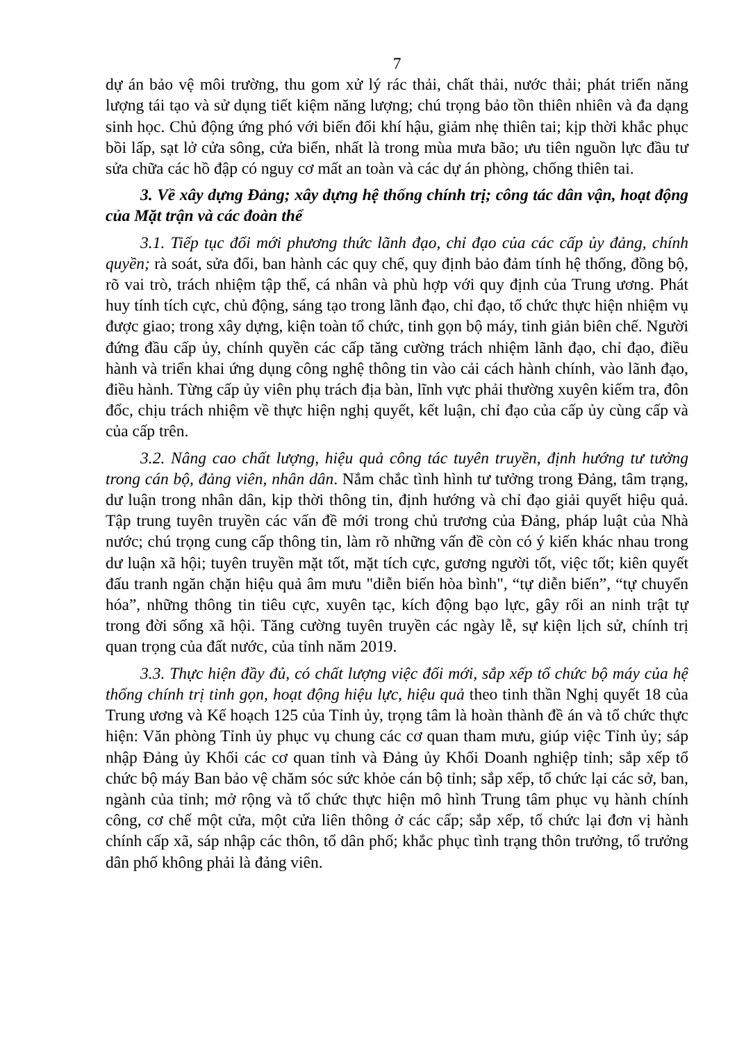7
dự án bảo vệ môi trường, thu gom xử lý rác thải, chất thải, nước thải; phát triển năng lượng tái tạo và sử dụng tiết kiệm năng lượng; chú trọng bảo tồn thiên nhiên và đa dạng sinh học. Chủ động ứng phó với biến đổi khí hậu, giảm nhẹ thiên tai; kịp thời khắc phục bồi lấp, sạt lở cửa sông, cửa biển, nhất là trong mùa mưa bão; ưu tiên nguồn lực đầu tư sửa chữa các hồ đập có nguy cơ mất an toàn và các dự án phòng, chống thiên tai.
3. Về xây dựng Đảng; xây dựng hệ thống chính trị; công tác dân vận, hoạt động của Mặt trận và các đoàn thể
3.1. Tiếp tục đổi mới phương thức lãnh đạo, chỉ đạo của các cấp ủy đảng, chính quyền; rà soát, sửa đổi, ban hành các quy chế, quy định bảo đảm tính hệ thống, đồng bộ, rõ vai trò, trách nhiệm tập thể, cá nhân và phù hợp với quy định của Trung ương. Phát huy tính tích cực, chủ động, sáng tạo trong lãnh đạo, chỉ đạo, tổ chức thực hiện nhiệm vụ được giao; trong xây dựng, kiện toàn tổ chức, tinh gọn bộ máy, tinh giản biên chế. Người đứng đầu cấp ủy, chính quyền các cấp tăng cường trách nhiệm lãnh đạo, chỉ đạo, điều hành và triển khai ứng dụng công nghệ thông tin vào cải cách hành chính, vào lãnh đạo, điều hành. Từng cấp ủy viên phụ trách địa bàn, lĩnh vực phải thường xuyên kiểm tra, đôn đốc, chịu trách nhiệm về thực hiện nghị quyết, kết luận, chỉ đạo của cấp ủy cùng cấp và của cấp trên.
3.2. Nâng cao chất lượng, hiệu quả công tác tuyên truyền, định hướng tư tưởng trong cán bộ, đảng viên, nhân dân. Nắm chắc tình hình tư tưởng trong Đảng, tâm trạng, dư luận trong nhân dân, kịp thời thông tin, định hướng và chỉ đạo giải quyết hiệu quả. Tập trung tuyên truyền các vấn đề mới trong chủ trương của Đảng, pháp luật của Nhà nước; chú trọng cung cấp thông tin, làm rõ những vấn đề còn có ý kiến khác nhau trong dư luận xã hội; tuyên truyền mặt tốt, mặt tích cực, gương người tốt, việc tốt; kiên quyết đấu tranh ngăn chặn hiệu quả âm mưu "diễn biến hòa bình", “tự diễn biến”, “tự chuyển hóa”, những thông tin tiêu cực, xuyên tạc, kích động bạo lực, gây rối an ninh trật tự trong đời sống xã hội. Tăng cường tuyên truyền các ngày lễ, sự kiện lịch sử, chính trị quan trọng của đất nước, của tỉnh năm 2019.
3.3. Thực hiện đầy đủ, có chất lượng việc đổi mới, sắp xếp tổ chức bộ máy của hệ thống chính trị tinh gọn, hoạt động hiệu lực, hiệu quả theo tinh thần Nghị quyết 18 của Trung ương và Kế hoạch 125 của Tỉnh ủy, trọng tâm là hoàn thành đề án và tổ chức thực hiện: Văn phòng Tỉnh ủy phục vụ chung các cơ quan tham mưu, giúp việc Tỉnh ủy; sáp nhập Đảng ủy Khối các cơ quan tỉnh và Đảng ủy Khối Doanh nghiệp tỉnh; sắp xếp tổ chức bộ máy Ban bảo vệ chăm sóc sức khỏe cán bộ tỉnh; sắp xếp, tổ chức lại các sở, ban, ngành của tỉnh; mở rộng và tổ chức thực hiện mô hình Trung tâm phục vụ hành chính công, cơ chế một cửa, một cửa liên thông ở các cấp; sắp xếp, tổ chức lại đơn vị hành chính cấp xã, sáp nhập các thôn, tổ dân phố; khắc phục tình trạng thôn trưởng, tổ trưởng dân phố không phải là đảng viên.